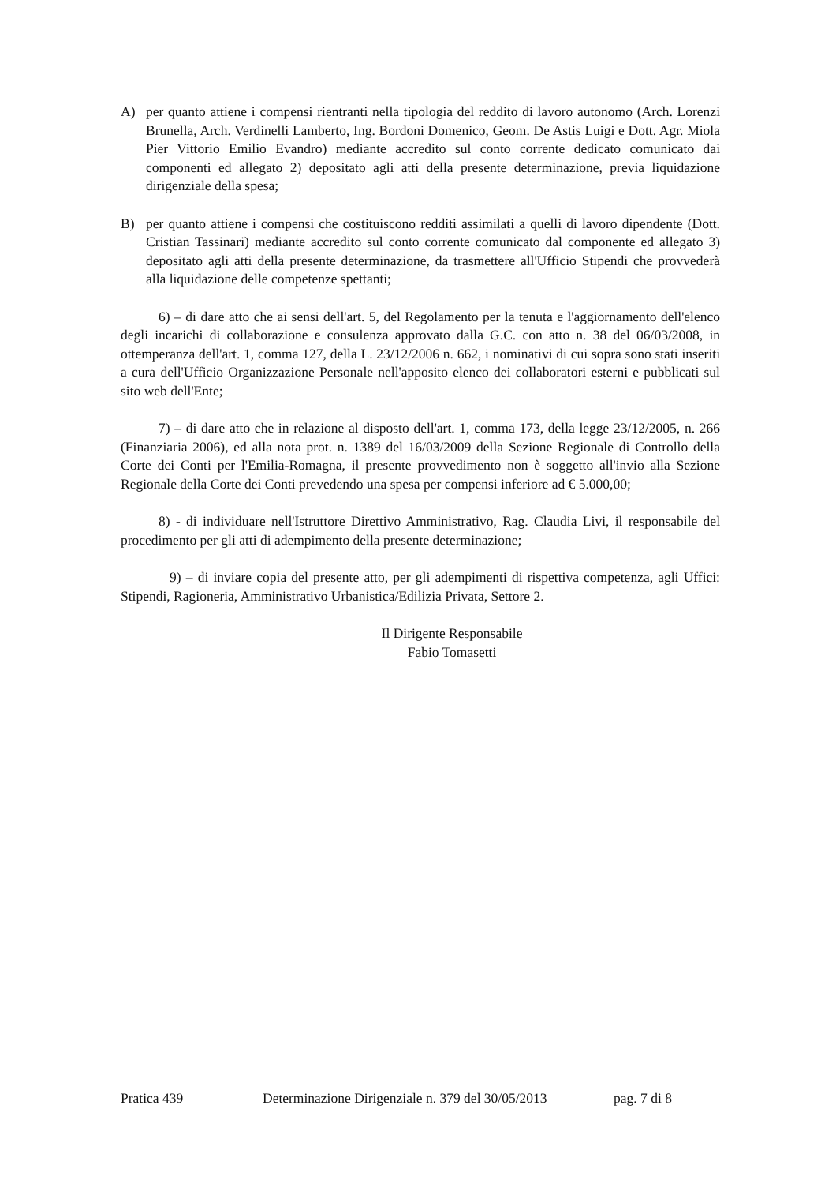A) per quanto attiene i compensi rientranti nella tipologia del reddito di lavoro autonomo (Arch. Lorenzi Brunella, Arch. Verdinelli Lamberto, Ing. Bordoni Domenico, Geom. De Astis Luigi e Dott. Agr. Miola Pier Vittorio Emilio Evandro) mediante accredito sul conto corrente dedicato comunicato dai componenti ed allegato 2) depositato agli atti della presente determinazione, previa liquidazione dirigenziale della spesa;
B) per quanto attiene i compensi che costituiscono redditi assimilati a quelli di lavoro dipendente (Dott. Cristian Tassinari) mediante accredito sul conto corrente comunicato dal componente ed allegato 3) depositato agli atti della presente determinazione, da trasmettere all'Ufficio Stipendi che provvederà alla liquidazione delle competenze spettanti;
6) – di dare atto che ai sensi dell'art. 5, del Regolamento per la tenuta e l'aggiornamento dell'elenco degli incarichi di collaborazione e consulenza approvato dalla G.C. con atto n. 38 del 06/03/2008, in ottemperanza dell'art. 1, comma 127, della L. 23/12/2006 n. 662, i nominativi di cui sopra sono stati inseriti a cura dell'Ufficio Organizzazione Personale nell'apposito elenco dei collaboratori esterni e pubblicati sul sito web dell'Ente;
7) – di dare atto che in relazione al disposto dell'art. 1, comma 173, della legge 23/12/2005, n. 266 (Finanziaria 2006), ed alla nota prot. n. 1389 del 16/03/2009 della Sezione Regionale di Controllo della Corte dei Conti per l'Emilia-Romagna, il presente provvedimento non è soggetto all'invio alla Sezione Regionale della Corte dei Conti prevedendo una spesa per compensi inferiore ad € 5.000,00;
8) - di individuare nell'Istruttore Direttivo Amministrativo, Rag. Claudia Livi, il responsabile del procedimento per gli atti di adempimento della presente determinazione;
9) – di inviare copia del presente atto, per gli adempimenti di rispettiva competenza, agli Uffici: Stipendi, Ragioneria, Amministrativo Urbanistica/Edilizia Privata, Settore 2.
Il Dirigente Responsabile
Fabio Tomasetti
Pratica 439 Determinazione Dirigenziale n. 379 del 30/05/2013 pag. 7 di 8